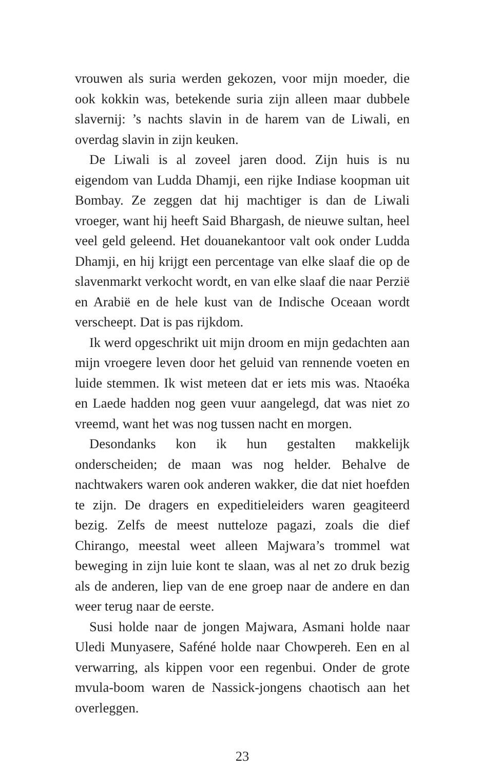vrouwen als suria werden gekozen, voor mijn moeder, die ook kokkin was, betekende suria zijn alleen maar dubbele slavernij: ’s nachts slavin in de harem van de Liwali, en overdag slavin in zijn keuken.
De Liwali is al zoveel jaren dood. Zijn huis is nu eigendom van Ludda Dhamji, een rijke Indiase koopman uit Bombay. Ze zeggen dat hij machtiger is dan de Liwali vroeger, want hij heeft Said Bhargash, de nieuwe sultan, heel veel geld geleend. Het douanekantoor valt ook onder Ludda Dhamji, en hij krijgt een percentage van elke slaaf die op de slavenmarkt verkocht wordt, en van elke slaaf die naar Perzië en Arabië en de hele kust van de Indische Oceaan wordt verscheept. Dat is pas rijkdom.
Ik werd opgeschrikt uit mijn droom en mijn gedachten aan mijn vroegere leven door het geluid van rennende voeten en luide stemmen. Ik wist meteen dat er iets mis was. Ntaoéka en Laede hadden nog geen vuur aangelegd, dat was niet zo vreemd, want het was nog tussen nacht en morgen.
Desondanks kon ik hun gestalten makkelijk onderscheiden; de maan was nog helder. Behalve de nachtwakers waren ook anderen wakker, die dat niet hoefden te zijn. De dragers en expeditieleiders waren geagiteerd bezig. Zelfs de meest nutteloze pagazi, zoals die dief Chirango, meestal weet alleen Majwara’s trommel wat beweging in zijn luie kont te slaan, was al net zo druk bezig als de anderen, liep van de ene groep naar de andere en dan weer terug naar de eerste.
Susi holde naar de jongen Majwara, Asmani holde naar Uledi Munyasere, Saféné holde naar Chowpereh. Een en al verwarring, als kippen voor een regenbui. Onder de grote mvula-boom waren de Nassick-jongens chaotisch aan het overleggen.
23